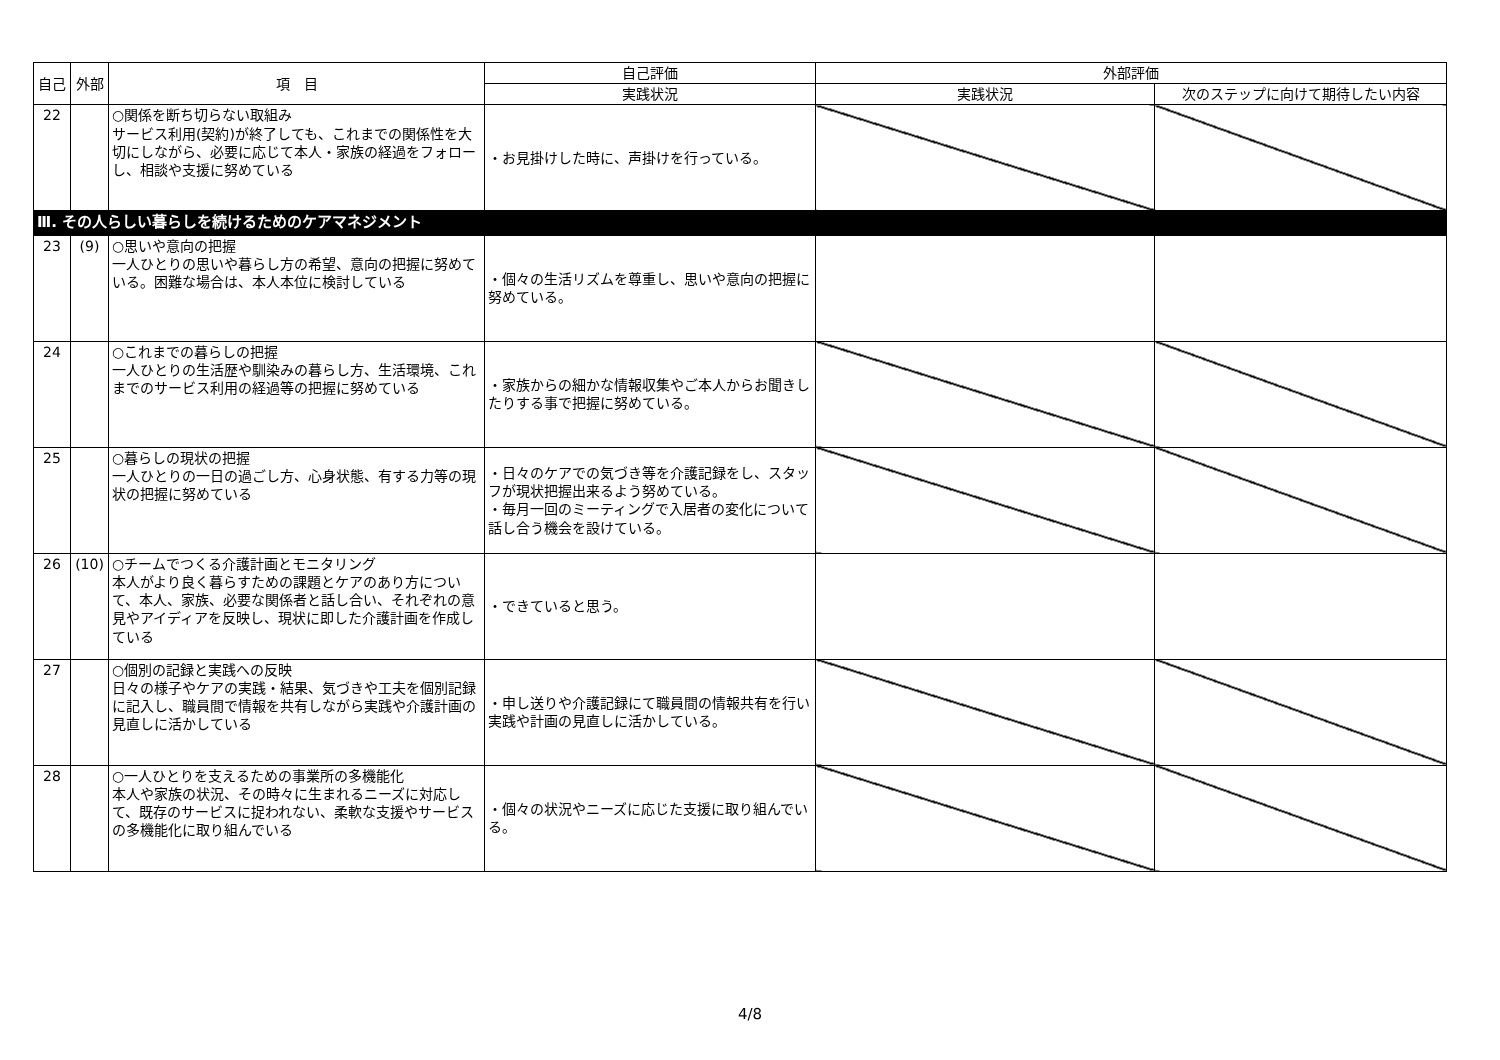| 自己 | 外部 | 項 目 | 自己評価 | 外部評価 | |
| --- | --- | --- | --- | --- | --- |
| | | | 実践状況 | 実践状況 | 次のステップに向けて期待したい内容 |
| 22 | | ○関係を断ち切らない取組み サービス利用(契約)が終了しても、これまでの関係性を大切にしながら、必要に応じて本人・家族の経過をフォローし、相談や支援に努めている | ・お見掛けした時に、声掛けを行っている。 | | |
| Ⅲ. その人らしい暮らしを続けるためのケアマネジメント | | | | | |
| 23 | (9) | ○思いや意向の把握 一人ひとりの思いや暮らし方の希望、意向の把握に努めている。困難な場合は、本人本位に検討している | ・個々の生活リズムを尊重し、思いや意向の把握に努めている。 | | |
| 24 | | ○これまでの暮らしの把握 一人ひとりの生活歴や馴染みの暮らし方、生活環境、これまでのサービス利用の経過等の把握に努めている | ・家族からの細かな情報収集やご本人からお聞きしたりする事で把握に努めている。 | | |
| 25 | | ○暮らしの現状の把握 一人ひとりの一日の過ごし方、心身状態、有する力等の現状の把握に努めている | ・日々のケアでの気づき等を介護記録をし、スタッフが現状把握出来るよう努めている。 ・毎月一回のミーティングで入居者の変化について話し合う機会を設けている。 | | |
| 26 | (10) | ○チームでつくる介護計画とモニタリング 本人がより良く暮らすための課題とケアのあり方について、本人、家族、必要な関係者と話し合い、それぞれの意見やアイディアを反映し、現状に即した介護計画を作成している | ・できていると思う。 | | |
| 27 | | ○個別の記録と実践への反映 日々の様子やケアの実践・結果、気づきや工夫を個別記録に記入し、職員間で情報を共有しながら実践や介護計画の見直しに活かしている | ・申し送りや介護記録にて職員間の情報共有を行い実践や計画の見直しに活かしている。 | | |
| 28 | | ○一人ひとりを支えるための事業所の多機能化 本人や家族の状況、その時々に生まれるニーズに対応して、既存のサービスに捉われない、柔軟な支援やサービスの多機能化に取り組んでいる | ・個々の状況やニーズに応じた支援に取り組んでいる。 | | |
4/8